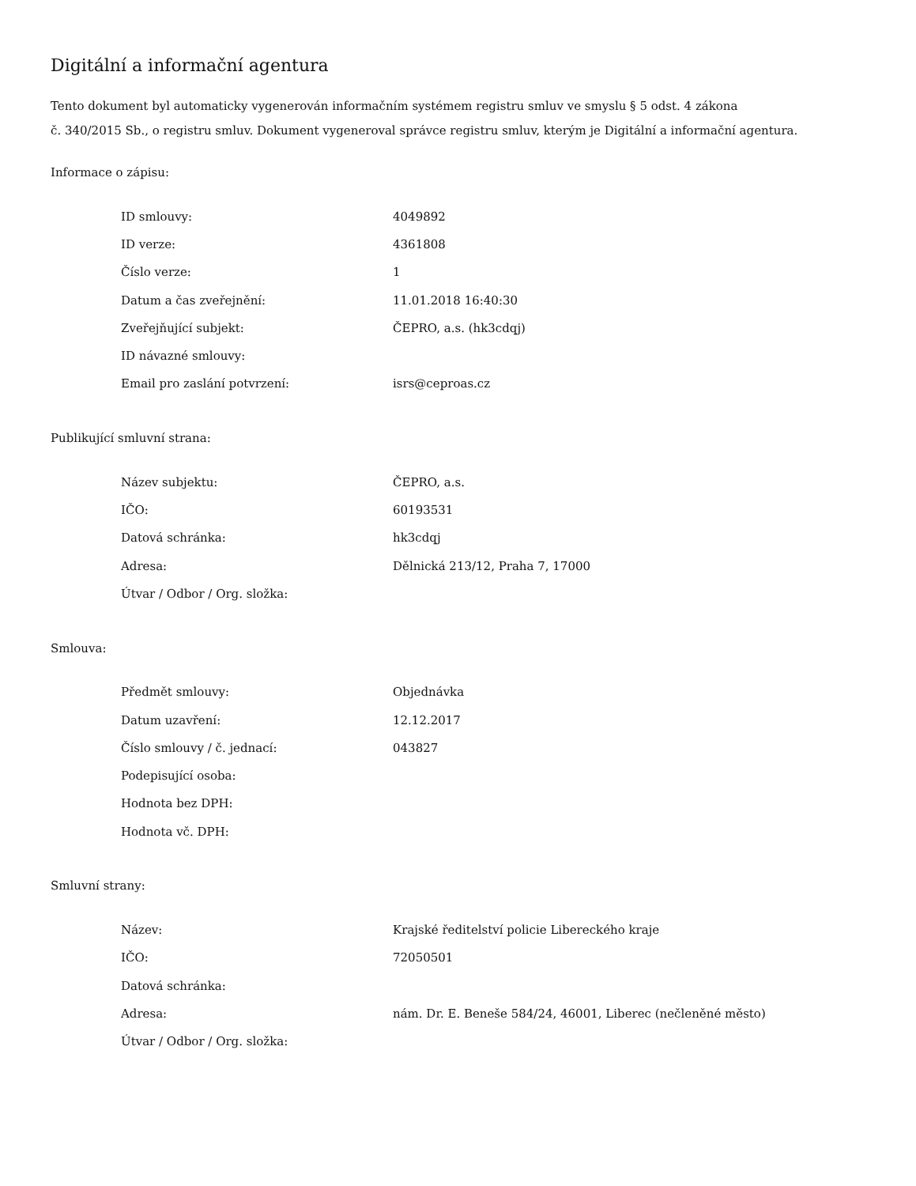Digitální a informační agentura
Tento dokument byl automaticky vygenerován informačním systémem registru smluv ve smyslu § 5 odst. 4 zákona
č. 340/2015 Sb., o registru smluv. Dokument vygeneroval správce registru smluv, kterým je Digitální a informační agentura.
Informace o zápisu:
| ID smlouvy: | 4049892 |
| ID verze: | 4361808 |
| Číslo verze: | 1 |
| Datum a čas zveřejnění: | 11.01.2018 16:40:30 |
| Zveřejňující subjekt: | ČEPRO, a.s. (hk3cdqj) |
| ID návazné smlouvy: | |
| Email pro zaslání potvrzení: | isrs@ceproas.cz |
Publikující smluvní strana:
| Název subjektu: | ČEPRO, a.s. |
| IČO: | 60193531 |
| Datová schránka: | hk3cdqj |
| Adresa: | Dělnická 213/12, Praha 7, 17000 |
| Útvar / Odbor / Org. složka: | |
Smlouva:
| Předmět smlouvy: | Objednávka |
| Datum uzavření: | 12.12.2017 |
| Číslo smlouvy / č. jednací: | 043827 |
| Podepisující osoba: | |
| Hodnota bez DPH: | |
| Hodnota vč. DPH: | |
Smluvní strany:
| Název: | Krajské ředitelství policie Libereckého kraje |
| IČO: | 72050501 |
| Datová schránka: | |
| Adresa: | nám. Dr. E. Beneše 584/24, 46001, Liberec (nečleněné město) |
| Útvar / Odbor / Org. složka: | |